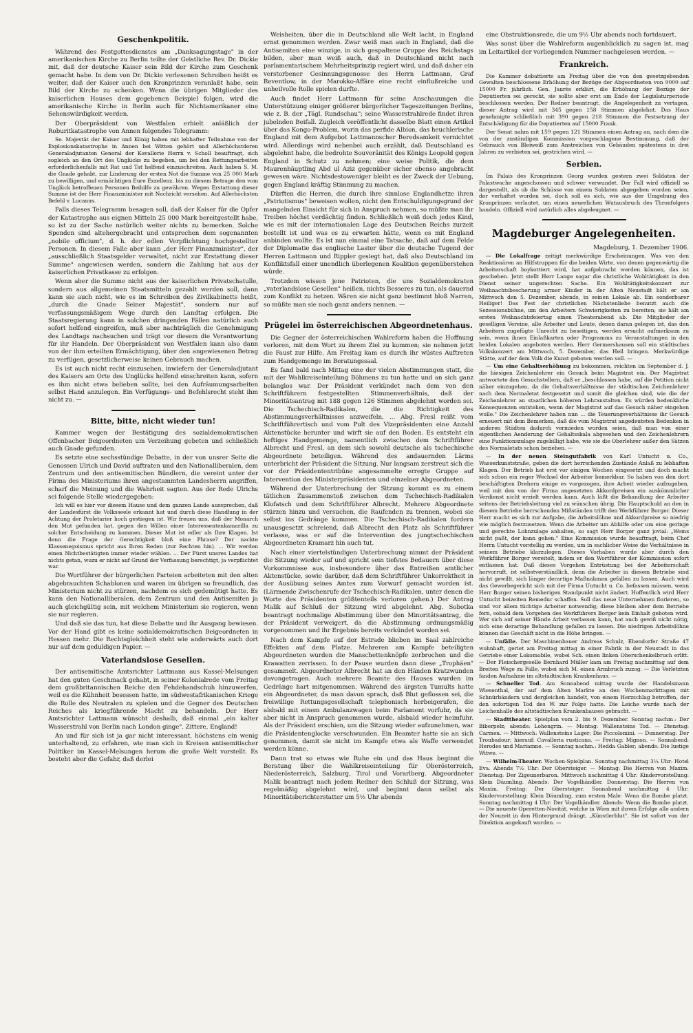Geschenkpolitik.
Während des Festgottesdienstes am „Danksagungstage" in der amerikanischen Kirche zu Berlin teilte der Geistliche Rev. Dr. Dickie mit, daß der deutsche Kaiser sein Bild der Kirche zum Geschenk gemacht habe. In dem von Dr. Dickie verlesenen Schreiben heißt es weiter, daß der Kaiser auch den Kronprinzen veranlaßt habe, sein Bild der Kirche zu schenken. Wenn die übrigen Mitglieder des kaiserlichen Hauses dem gegebenen Beispiel folgen, wird die amerikanische Kirche in Berlin auch für Nichtamerikaner eine Sehenswürdigkeit werden.
Der Oberpräsident von Westfalen erhielt anläßlich der Roburitkatastrophe von Annen folgendes Telegramm:
Se. Majestät der Kaiser und König haben mit lebhafter Teilnahme von der Explosionskatastrophe in Annen bei Witten gehört und Allerhöchstderen Generaladjutanten General der Kavallerie Herrn v. Scholl beauftragt, sich sogleich an den Ort des Unglücks zu begeben, um bei den Rettungsarbeiten erforderlichenfalls mit Rat und Tat helfend einzuschreiten. Auch haben S. M. die Gnade gehabt, zur Linderung der ersten Not die Summe von 25 000 Mark zu bewilligen, und ermächtigen Eure Exzellenz, bis zu diesem Betrage den vom Unglück betroffenen Personen Beihilfe zu gewähren. Wegen Erstattung dieser Summe ist der Herr Finanzminister mit Nachricht versehen. Auf Allerhöchsten Befehl v. Lucanus.
Falls dieses Telegramm besagen soll, daß der Kaiser für die Opfer der Katastrophe aus eignen Mitteln 25 000 Mark bereitgestellt habe, so ist zu der Sache natürlich weiter nichts zu bemerken. Solche Spenden sind altehergebracht und entsprechen dem sogenannten „nobile officium", d. h. der edlen Verpflichtung hochgestellter Personen. In diesem Falle aber kann „der Herr Finanzminister", der „ausschließlich Staatsgelder verwaltet, nicht zur Erstattung dieser Summe" angewiesen werden, sondern die Zahlung hat aus der kaiserlichen Privatkasse zu erfolgen.
Wenn aber die Summe nicht aus der kaiserlichen Privatschatulle, sondern aus allgemeinen Staatsmitteln gezahlt werden soll, dann kann sie auch nicht, wie es im Schreiben des Zivilkabinetts heißt, „durch die Gnade Seiner Majestät", sondern nur auf verfassungsmäßigem Wege durch den Landtag erfolgen. Die Staatsregierung kann in solchen dringenden Fällen natürlich auch sofort helfend eingreifen, muß aber nachträglich die Genehmigung des Landtags nachsuchen und trägt vor diesem die Verantwortung für ihr Handeln. Der Oberpräsident von Westfalen kann also dann von der ihm erteilten Ermächtigung, über den angewiesenen Betrag zu verfügen, gesetzlicherweise keinen Gebrauch machen.
Es ist auch nicht recht einzusehen, inwiefern der Generaladjutant des Kaisers am Orte des Unglücks helfend einschreiten kann, sofern es ihm nicht etwa belieben sollte, bei den Aufräumungsarbeiten selbst Hand anzulegen. Ein Verfügungs- und Befehlsrecht steht ihm nicht zu. —
Bitte, bitte, nicht wieder tun!
Kammer wegen der Bestätigung des sozialdemokratischen Offenbacher Beigeordneten um Verzeihung gebeten und schließlich auch Gnade gefunden.
Es setzte eine sechsstündige Debatte, in der von unsrer Seite die Genossen Ulrich und David auftraten und den Nationalliberalen, dem Zentrum und den antisemitischen Bündlern, die vereint unter der Firma des Ministeriums ihren angestammten Landesherrn angriffen, scharf die Meinung und die Wahrheit sagten. Aus der Rede Ulrichs sei folgende Stelle wiedergegeben:
Ich will es hier vor diesem Hause und dem ganzen Lande aussprechen, daß der Landesfürst die Volksseele erkannt hat und durch diese Handlung in der Achtung der Proletarier hoch gestiegen ist. Wir freuen uns, daß der Monarch den Mut gefunden hat, gegen den Willen einer Interessentenkamarilla zu solcher Entscheidung zu kommen. Dieser Mut ist edler als Ihre Klagen. Ist denn die Frage der Gerechtigkeit bloß eine Phrase? Der nackte Klassenegoismus spricht aus Ihren Reden (zur Rechten hin). ... Wir werden einen Nichtbestätigten immer wieder wählen. ... Der Fürst unsres Landes hat nichts getan, wozu er nicht auf Grund der Verfassung berechtigt, ja verpflichtet war.
Die Wortführer der bürgerlichen Parteien arbeiteten mit den alten abgebrauchten Schablonen und waren im übrigen so freundlich, das Ministerium nicht zu stürzen, nachdem es sich gedemütigt hatte. Es kann den Nationalliberalen, dem Zentrum und den Antisemiten ja auch gleichgültig sein, mit welchem Ministerium sie regieren, wenn sie nur regieren.
Und daß sie das tun, hat diese Debatte und ihr Ausgang bewiesen. Vor der Hand gibt es keine sozialdemokratischen Beigeordneten in Hessen mehr. Die Rechtsgleichheit steht wie anderwärts auch dort nur auf dem geduldigen Papier. —
Vaterlandslose Gesellen.
Der antisemitische Amtsrichter Lattmann aus Kassel-Melsungen hat den guten Geschmack gehabt, in seiner Kolonialrede vom Freitag dem großbritannischen Reiche den Fehdehandschuh hinzuwerfen, weil es die Kühnheit besessen hatte, im südwestafrikanischen Kriege die Rolle des Neutralen zu spielen und die Gegner des Deutschen Reiches als kriegführende Macht zu behandeln. Der Herr Amtsrichter Lattmann wünscht deshalb, daß einmal „ein kalter Wasserstrahl von Berlin nach London ginge". Zittere, England!
An und für sich ist ja gar nicht interessant, höchstens ein wenig unterhaltend, zu erfahren, wie man sich in Kreisen antisemitischer Politiker im Kassel-Melsungen herum die große Welt vorstellt. Es besteht aber die Gefahr, daß derlei
Weisheiten, über die in Deutschland alle Welt lacht, in England ernst genommen werden. Zwar weiß man auch in England, daß die Antisemiten eine winzige, in sich gespaltene Gruppe des Reichstags bilden, aber man weiß auch, daß in Deutschland nicht nach parlamentarischem Mehrheitsprinzip regiert wird, und daß daher ein verstorbener Gesinnungsgenosse des Herrn Lattmann, Graf Reventlow, in der Marokko-Affäre eine recht einflußreiche und unheilvolle Rolle spielen durfte.
Auch findet Herr Lattmann für seine Anschauungen die Unterstützung einiger größerer bürgerlicher Tageszeitungen Berlins, wie z. B. der „Tägl. Rundschau"; seine Wasserstrahlrede findet ihren jubelnden Beifall. Zugleich veröffentlicht dasselbe Blatt einen Artikel über das Kongo-Problem, worin das perfide Albion, das heuchlerische England mit dem Aufgebot Lattmannscher Beredsamkeit vernichtet wird. Allerdings wird nebenbei auch erzählt, daß Deutschland es abgelehnt habe, die bedrohte Souveränität des Königs Leopold gegen England in Schutz zu nehmen; eine weise Politik, die dem Maurenhäuptling Abd ul Aziz gegenüber sicher ebenso angebracht gewesen wäre. Nichtsdestoweniger bleibt es der Zweck der Uebung, gegen England kräftig Stimmung zu machen.
Dürften die Herren, die durch ihre sinnlose Englandhetze ihren „Patriotismus" beweisen wollen, nicht den Entschuldigungsgrund der mangelnden Einsicht für sich in Anspruch nehmen, so müßte man ihr Treiben höchst verdächtig finden. Schließlich weiß doch jedes Kind, wie es mit der internationalen Lage des Deutschen Reichs zurzeit bestellt ist und was es zu erwarten hätte, wenn es mit England anbinden wollte. Es ist nun einmal eine Tatsache, daß auf dem Felde der Diplomatie das englische Laster über die deutsche Tugend der Herren Lattmann und Rippler gesiegt hat, daß also Deutschland im Konfliktsfall einer unendlich überlegenen Koalition gegenüberstehen würde.
Trotzdem wissen jene Patrioten, die uns Sozialdemokraten „vaterlandslose Gesellen" heißen, nichts Besseres zu tun, als dauernd zum Konflikt zu hetzen. Wären sie nicht ganz bestimmt bloß Narren, so müßte man sie noch ganz anders nennen. —
Prügelei im österreichischen Abgeordnetenhaus.
Die Gegner der österreichischen Wahlreform haben die Hoffnung verloren, mit dem Wort zu ihrem Ziel zu kommen; sie nehmen jetzt die Faust zur Hilfe. Am Freitag kam es durch ihr wüstes Auftreten zum Handgemenge im Beratungssaal.
Es fand bald nach Mittag eine der vielen Abstimmungen statt, die mit der Wahlkreiseinteilung Böhmens zu tun hatte und an sich ganz belanglos war. Der Präsident verkündet nach dem von den Schriftführern festgestellten Stimmenverhältnis, daß der Minoritätsantrag mit 188 gegen 126 Stimmen abgelehnt worden sei. Die Tschechisch-Radikalen, die die Richtigkeit des Abstimmungsverhältnisses anzweifeln, ... Abg. Fresl reißt vom Schriftführertisch und vom Pult des Vizepräsidenten eine Anzahl Aktenstücke herunter und wirft sie auf den Boden. Es entsteht ein heftiges Handgemenge, namentlich zwischen dem Schriftführer Albrecht und Fresl, an dem sich sowohl deutsche als tschechische Abgeordnete beteiligen. Während des andauernden Lärms unterbricht der Präsident die Sitzung. Nur langsam zerstreut sich die vor der Präsidententribüne angesammelte erregte Gruppe auf Intervention des Ministerpräsidenten und einzelner Abgeordneten.
Während der Unterbrechung der Sitzung kommt es zu einem tätlichen Zusammenstoß zwischen dem Tschechisch-Radikalen Klofatsch und dem Schriftführer Albrecht. Mehrere Abgeordnete stürzen hinzu und versuchen, die Raufenden zu trennen, wobei sie selbst ins Gedränge kommen. Die Tschechisch-Radikalen fordern unausgesetzt schreiend, daß Albrecht den Platz als Schriftführer verlasse, was er auf die Intervention des jungtschechischen Abgeordneten Kramarz hin auch tut.
Nach einer viertelstündigen Unterbrechung nimmt der Präsident die Sitzung wieder auf und spricht sein tiefstes Bedauern über diese Vorkommnisse aus, insbesondere über das Entreißen amtlicher Aktenstücke, sowie darüber, daß dem Schriftführer Unkorrektheit in der Ausübung seines Amtes zum Vorwurf gemacht worden ist. (Lärmende Zwischenrufe der Tschechisch-Radikalen, unter denen die Worte des Präsidenten größtenteils verloren gehen.) Der Antrag Malik auf Schluß der Sitzung wird abgelehnt. Abg. Sobotka beantragt nochmalige Abstimmung über den Minoritätsantrag, die der Präsident verweigert, da die Abstimmung ordnungsmäßig vorgenommen und ihr Ergebnis bereits verkündet worden sei.
Nach dem Kampfe auf der Estrade blieben im Saal zahlreiche Effekten auf dem Platze. Mehreren am Kampfe beteiligten Abgeordneten wurden die Manschettenknöpfe zerbrochen und die Krawatten zerrissen. In der Pause wurden dann diese „Trophäen" gesammelt. Abgeordneter Albrecht hat an den Händen Kratzwunden davongetragen. Auch mehrere Beamte des Hauses wurden im Gedränge hart mitgenommen. Während des ärgsten Tumults hatte ein Abgeordneter, da man davon sprach, daß Blut geflossen sei, die freiwillige Rettungsgesellschaft telephonisch herbeigerufen, die alsbald mit einem Ambulanzwagen beim Parlament vorfuhr, da sie aber nicht in Anspruch genommen wurde, alsbald wieder heimfuhr. Als der Präsident erschien, um die Sitzung wieder aufzunehmen, war die Präsidentenglocke verschwunden. Ein Beamter hatte sie an sich genommen, damit sie nicht im Kampfe etwa als Waffe verwendet werden könne.
Dann trat so etwas wie Ruhe ein und das Haus beginnt die Beratung über die Wahlkreiseinteilung für Oberösterreich, Niederösterreich, Salzburg, Tirol und Vorarlberg. Abgeordneter Malik beantragt nach jedem Redner den Schluß der Sitzung, was regelmäßig abgelehnt wird, und beginnt dann selbst als Minoritätsberichterstatter um 5½ Uhr abends
eine Obstruktionsrede, die um 9½ Uhr abends noch fortdauert.
Was sonst über die Wahlreform augenblicklich zu sagen ist, mag im Leitartikel der vorliegenden Nummer nachgelesen werden. —
Frankreich.
Die Kammer debattierte am Freitag über die von den gesetzgebenden Gewalten beschlossene Erhöhung der Bezüge der Abgeordneten von 9000 auf 15000 Fr. jährlich. Gen. Jaurès erklärt, die Erhöhung der Bezüge der Deputierten sei gerecht, sie sollte aber erst am Ende der Legislaturperiode beschlossen werden. Der Redner beantragt, die Angelegenheit zu vertagen, dieser Antrag wird mit 345 gegen 158 Stimmen abgelehnt. Das Haus genehmigte schließlich mit 390 gegen 218 Stimmen die Festsetzung der Entschädigung für die Deputierten auf 15000 Frank.
Der Senat nahm mit 159 gegen 121 Stimmen einen Antrag an, nach dem die von der zuständigen Kommission vorgeschlagene Bestimmung, daß der Gebrauch von Bleiweiß zum Anstreichen von Gebäuden spätestens in drei Jahren zu verbieten sei, gestrichen wird. —
Serbien.
Im Palais des Kronprinzen Georg wurden gestern zwei Soldaten der Palastwache angeschossen und schwer verwundet. Der Fall wird offiziell so dargestellt, als ob die Schüsse von einem Soldaten abgegeben worden seien, der verhaftet worden sei, doch soll es sich, wie aus der Umgebung des Kronprinzen verlautet, um einen neuerlichen Wutausbruch des Thronfolgers handeln. Offiziell wird natürlich alles abgeleugnet. —
Magdeburger Angelegenheiten.
Magdeburg, 1. Dezember 1906.
— Die Lokalfrage zeitigt merkwürdige Erscheinungen. Was von den Reaktionären an Hilfstruppen für die beiden Wirte, von denen gegenwärtig die Arbeiterschaft boykottiert wird, hat aufgebracht werden können, das ist geschehen. Jetzt stellt Herr Lange sogar die christliche Wohltätigkeit in den Dienst seiner ungerechten Sache. Ein Wohltätigkeitskonzert zur Weihnachtsbescherung armer Kinder in der Alten Neustadt hält er am Mittwoch den 5. Dezember, abends, in seinen Lokale ab. Ein sonderbarer Heiliger! Das Fest der christlichen Nächstenliebe benutzt auch die Sezessionsbühne, um den Arbeitern Schwierigkeiten zu bereiten; sie hält am ersten Weihnachtsfeiertag einen Theaterabend ab. Die Mitglieder der geselligen Vereine, alle Arbeiter und Leute, denen daran gelegen ist, das den Arbeitern zugefügte Unrecht zu beseitigen, werden ersucht aufmerksam zu sein, wenn ihnen Einlaßkarten oder Programms zu Veranstaltungen in den beiden Lokalen angeboten werden. Herr Germershausen soll ein städtisches Volkskonzert am Mittwoch, 5. Dezember, das Heil bringen. Merkwürdige Stätte, auf der dem Volk die Kunst geboten werden soll. —
— Um eine Gehaltserhöhung zu bekommen, reichten im September d. J. die hiesigen Zeichenlehrer ein Gesuch beim Magistrat ein. Der Magistrat antwortete den Gesuchstellern, daß er „beschlossen habe, auf die Petition nicht näher einzugehen, da die Gehaltsverhältnisse der städtischen Zeichenlehrer nach dem Normaletat festgesetzt und somit die gleichen sind, wie die der Zeichenlehrer an staatlichen höheren Lehranstalten. Es würden bedenkliche Konsequenzen entstehen, wenn der Magistrat auf das Gesuch näher eingehen wolle." Die Zeichenlehrer haben nun ... die Teuerungsverhältnisse ihr Gesuch erneuert mit dem Bemerken, daß die vom Magistrat angedeuteten Bedenken in anderen Städten dadurch vermieden worden seien, daß man von einer eigentlichen Aenderung der Gehaltsskala abgesehen und den Zeichenlehrern eine Funktionszulage zugebilligt habe, wie sie die Oberlehrer außer den Sätzen des Normaletats schon beziehen. —
— In der neuen Steingutfabrik von Karl Untucht u. Co., Wasserkunststraße, geben die dort herrschenden Zustände Anlaß zu lebhaften Klagen. Der Betrieb hat erst vor einigen Wochen eingesetzt und doch macht sich schon ein reger Wechsel der Arbeiter bemerkbar. So haben von den dort beschäftigten Drehern einige es vorgezogen, ihre Arbeit wieder aufzugeben, weil mit den von der Firma angesetzten Akkordpreisen ein auskömmlicher Verdienst nicht erzielt werden kann. Auch läßt die Behandlung der Arbeiter seitens der Betriebsleitung viel zu wünschen übrig. Die Hauptschuld an den in diesem Betriebe herrschenden Mißständen trifft den Werkführer Borger. Dieser Herr macht es sich zur Aufgabe, die Arbeitslöhne und Akkordpreise so niedrig wie möglich festzusetzen. Wenn die Arbeiter um Abhilfe oder um eine geringe und gerechte Lohnzulage anhalten, so sagt Herr Borger ganz jovial: „Wems nicht paßt, der kann gehen." Eine Kommission wurde beauftragt, beim Chef Herrn Untucht vorstellig zu werden, um in sachlicher Weise die Verhältnisse in seinem Betriebe klarzulegen. Dieses Vorhaben wurde aber durch den Werkführer Borger vereitelt, indem er den Wortführer der Kommission sofort entlassen hat. Daß dieses Vorgehen Entrüstung bei der Arbeiterschaft hervorruft, ist selbstverständlich, denn die Arbeiter in diesem Betriebe sind nicht gewillt, sich länger derartige Maßnahmen gefallen zu lassen. Auch wird das Gewerbegericht sich mit der Firma Untucht u. Co. befassen müssen, wenn Herr Borger seinen bisherigen Standpunkt nicht ändert. Hoffentlich wird Herr Untucht beizeiten Remedur schaffen. Soll das neue Unternehmen florieren, so sind vor allem tüchtige Arbeiter notwendig; diese bleiben aber dem Betriebe fern, sobald dem Vorgehen des Werkführers Borger kein Einhalt geboten wird. Wer sich auf seiner Hände Arbeit verlassen kann, hat auch gewiß nicht nötig, sich eine derartige Behandlung gefallen zu lassen. Die niedrigen Arbeitslöhne können das Geschäft nicht in die Höhe bringen. —
— Unfälle. Der Maschinenbauer Andreas Schulz, Ebendorfer Straße 47 wohnhaft, geriet am Freitag mittag in einer Fabrik in der Neustadt in das Getriebe einer Lokomobile, wobei Sch. einen linken Oberschenkelbruch erlitt. — Der Fleischergeselle Bernhard Müller kam am Freitag nachmittag auf dem Breiten Wege zu Falle, wobei sich M. einen Armbruch zuzog. — Die Verletzten fanden Aufnahme im altstädtischen Krankenhaus. —
— Schneller Tod. Am Sonnabend mittag wurde der Handelsmann Wiesenthal, der auf dem Alten Markte an den Wochenmarkttagen mit Schnürbändern und dergleichen handelt, von einem Herzschlag betroffen, der den sofortigen Tod des W. zur Folge hatte. Die Leiche wurde nach der Leichenhalle des altstädtischen Krankenhauses gebracht. —
— Stadttheater. Spielplan vom 2. bis 9. Dezember. Sonntag nachm.: Der Biberpelz; abends: Lohengrin. — Montag: Wallensteins Tod. — Dienstag: Carmen. — Mittwoch: Wallensteins Lager; Die Piccolomini. — Donnerstag: Der Troubadour; hierauf: Cavalleria rusticana. — Freitag: Mignon. — Sonnabend: Herodes und Mariamne. — Sonntag nachm.: Hedda Gabler; abends: Die lustige Witwe. —
— Wilhelm-Theater. Wochen-Spielplan. Sonntag nachmittag 3¼ Uhr: Hotel Eva. Abends 7½ Uhr: Der Obersteiger. — Montag: Die Herren von Maxim. Dienstag: Der Zigeunerbaron. Mittwoch nachmittag 4 Uhr: Kindervorstellung: Klein Däumling. Abends: Der Vogelhändler. Donnerstag: Die Herren von Maxim. Freitag: Der Obersteiger. Sonnabend nachmittag 4 Uhr: Kindervorstellung: Klein Däumling, zum ersten Male: Wenn die Bombe platzt. Sonntag nachmittag 4 Uhr: Der Vogelhändler. Abends: Wenn die Bombe platzt. — Die neueste Operetten-Novität, welche in Wien mit ihrem Erfolge alle andern der Neuzeit in den Hintergrund drängt, „Künstlerblut". Sie ist sofort von der Direktion angekauft worden. —